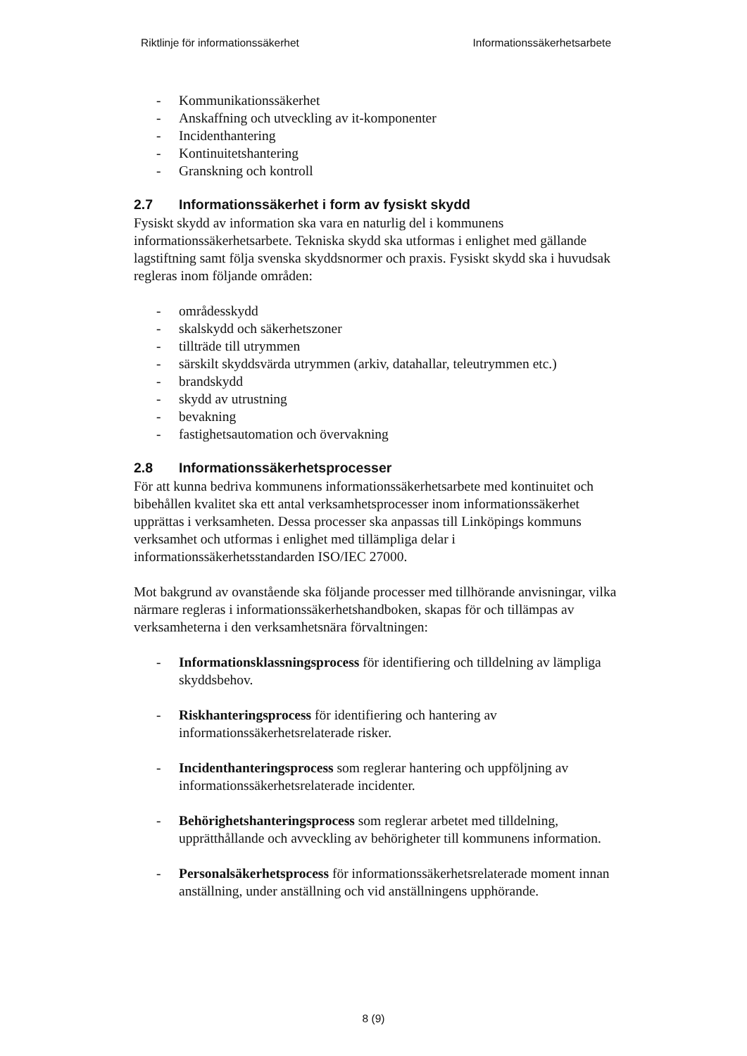Riktlinje för informationssäkerhet Informationssäkerhetsarbete
- Kommunikationssäkerhet
- Anskaffning och utveckling av it-komponenter
- Incidenthantering
- Kontinuitetshantering
- Granskning och kontroll
2.7 Informationssäkerhet i form av fysiskt skydd
Fysiskt skydd av information ska vara en naturlig del i kommunens informationssäkerhetsarbete. Tekniska skydd ska utformas i enlighet med gällande lagstiftning samt följa svenska skyddsnormer och praxis. Fysiskt skydd ska i huvudsak regleras inom följande områden:
- områdesskydd
- skalskydd och säkerhetszoner
- tillträde till utrymmen
- särskilt skyddsvärda utrymmen (arkiv, datahallar, teleutrymmen etc.)
- brandskydd
- skydd av utrustning
- bevakning
- fastighetsautomation och övervakning
2.8 Informationssäkerhetsprocesser
För att kunna bedriva kommunens informationssäkerhetsarbete med kontinuitet och bibehållen kvalitet ska ett antal verksamhetsprocesser inom informationssäkerhet upprättas i verksamheten. Dessa processer ska anpassas till Linköpings kommuns verksamhet och utformas i enlighet med tillämpliga delar i informationssäkerhetsstandarden ISO/IEC 27000.
Mot bakgrund av ovanstående ska följande processer med tillhörande anvisningar, vilka närmare regleras i informationssäkerhetshandboken, skapas för och tillämpas av verksamheterna i den verksamhetsnära förvaltningen:
- Informationsklassningsprocess för identifiering och tilldelning av lämpliga skyddsbehov.
- Riskhanteringsprocess för identifiering och hantering av informationssäkerhetsrelaterade risker.
- Incidenthanteringsprocess som reglerar hantering och uppföljning av informationssäkerhetsrelaterade incidenter.
- Behörighetshanteringsprocess som reglerar arbetet med tilldelning, upprätthållande och avveckling av behörigheter till kommunens information.
- Personalsäkerhetsprocess för informationssäkerhetsrelaterade moment innan anställning, under anställning och vid anställningens upphörande.
8 (9)